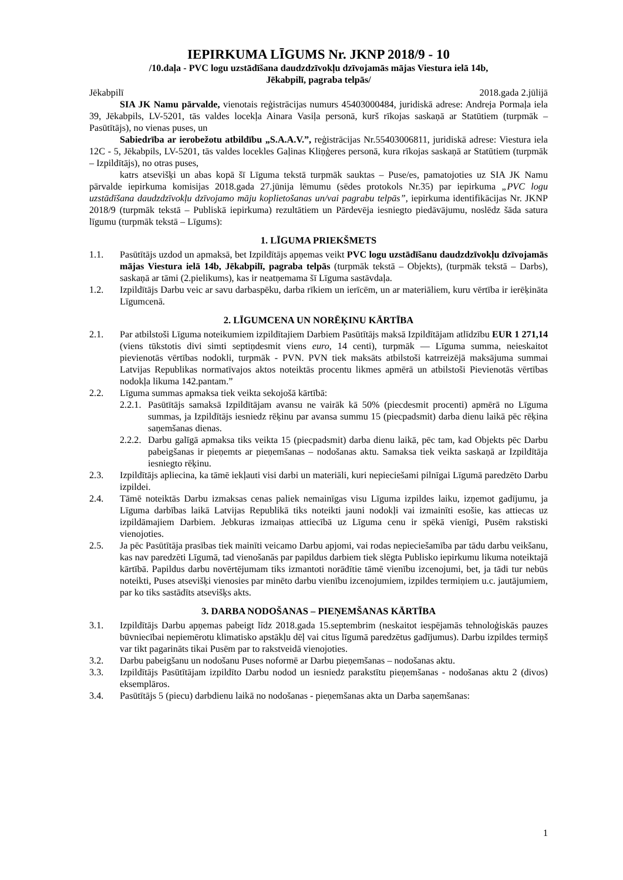IEPIRKUMA LĪGUMS Nr. JKNP 2018/9 - 10
/10.daļa - PVC logu uzstādīšana daudzdzīvokļu dzīvojamās mājas Viestura ielā 14b,
Jēkabpilī, pagraba telpās/
Jēkabpilī 2018.gada 2.jūlijā
SIA JK Namu pārvalde, vienotais reģistrācijas numurs 45403000484, juridiskā adrese: Andreja Pormaļa iela 39, Jēkabpils, LV-5201, tās valdes locekļa Ainara Vasiļa personā, kurš rīkojas saskaņā ar Statūtiem (turpmāk – Pasūtītājs), no vienas puses, un
Sabiedrība ar ierobežotu atbildību „S.A.A.V.”, reģistrācijas Nr.55403006811, juridiskā adrese: Viestura iela 12C - 5, Jēkabpils, LV-5201, tās valdes locekles Gaļinas Kliņģeres personā, kura rīkojas saskaņā ar Statūtiem (turpmāk – Izpildītājs), no otras puses,
katrs atsevišķi un abas kopā šī Līguma tekstā turpmāk sauktas – Puse/es, pamatojoties uz SIA JK Namu pārvalde iepirkuma komisijas 2018.gada 27.jūnija lēmumu (sēdes protokols Nr.35) par iepirkuma „PVC logu uzstādīšana daudzdzīvokļu dzīvojamo māju koplietošanas un/vai pagrabu telpās”, iepirkuma identifikācijas Nr. JKNP 2018/9 (turpmāk tekstā – Publiskā iepirkuma) rezultātiem un Pārdevēja iesniegto piedāvājumu, noslēdz šāda satura līgumu (turpmāk tekstā – Līgums):
1. LĪGUMA PRIEKŠMETS
1.1. Pasūtītājs uzdod un apmaksā, bet Izpildītājs apņemas veikt PVC logu uzstādīšanu daudzdzīvokļu dzīvojamās mājas Viestura ielā 14b, Jēkabpilī, pagraba telpās (turpmāk tekstā – Objekts), (turpmāk tekstā – Darbs), saskaņā ar tāmi (2.pielikums), kas ir neatņemama šī Līguma sastāvdaļa.
1.2. Izpildītājs Darbu veic ar savu darbaspēku, darba rīkiem un ierīcēm, un ar materiāliem, kuru vērtība ir ierēķināta Līgumcenā.
2. LĪGUMCENA UN NORĒĶINU KĀRTĪBA
2.1. Par atbilstoši Līguma noteikumiem izpildītajiem Darbiem Pasūtītājs maksā Izpildītājam atlīdzību EUR 1 271,14 (viens tūkstotis divi simti septiņdesmit viens euro, 14 centi), turpmāk — Līguma summa, neieskaitot pievienotās vērtības nodokli, turpmāk - PVN. PVN tiek maksāts atbilstoši katrreizējā maksājuma summai Latvijas Republikas normatīvajos aktos noteiktās procentu likmes apmērā un atbilstoši Pievienotās vērtības nodokļa likuma 142.pantam.”
2.2. Līguma summas apmaksa tiek veikta sekojošā kārtībā:
2.2.1. Pasūtītājs samaksā Izpildītājam avansu ne vairāk kā 50% (piecdesmit procenti) apmērā no Līguma summas, ja Izpildītājs iesniedz rēķinu par avansa summu 15 (piecpadsmit) darba dienu laikā pēc rēķina saņemšanas dienas.
2.2.2. Darbu galīgā apmaksa tiks veikta 15 (piecpadsmit) darba dienu laikā, pēc tam, kad Objekts pēc Darbu pabeigšanas ir pieņemts ar pieņemšanas – nodošanas aktu. Samaksa tiek veikta saskaņā ar Izpildītāja iesniegto rēķinu.
2.3. Izpildītājs apliecina, ka tāmē iekļauti visi darbi un materiāli, kuri nepieciešami pilnīgai Līgumā paredzēto Darbu izpildei.
2.4. Tāmē noteiktās Darbu izmaksas cenas paliek nemainīgas visu Līguma izpildes laiku, izņemot gadījumu, ja Līguma darbības laikā Latvijas Republikā tiks noteikti jauni nodokļi vai izmainīti esošie, kas attiecas uz izpildāmajiem Darbiem. Jebkuras izmaiņas attiecībā uz Līguma cenu ir spēkā vienīgi, Pusēm rakstiski vienojoties.
2.5. Ja pēc Pasūtītāja prasības tiek mainīti veicamo Darbu apjomi, vai rodas nepieciešamība par tādu darbu veikšanu, kas nav paredzēti Līgumā, tad vienošanās par papildus darbiem tiek slēgta Publisko iepirkumu likuma noteiktajā kārtībā. Papildus darbu novērtējumam tiks izmantoti norādītie tāmē vienību izcenojumi, bet, ja tādi tur nebūs noteikti, Puses atsevišķi vienosies par minēto darbu vienību izcenojumiem, izpildes termiņiem u.c. jautājumiem, par ko tiks sastādīts atsevišķs akts.
3. DARBA NODOŠANAS – PIEŅEMŠANAS KĀRTĪBA
3.1. Izpildītājs Darbu apņemas pabeigt līdz 2018.gada 15.septembrim (neskaitot iespējamās tehnoloģiskās pauzes būvniecībai nepiemērotu klimatisko apstākļu dēļ vai citus līgumā paredzētus gadījumus). Darbu izpildes termiņš var tikt pagarināts tikai Pusēm par to rakstveidā vienojoties.
3.2. Darbu pabeigšanu un nodošanu Puses noformē ar Darbu pieņemšanas – nodošanas aktu.
3.3. Izpildītājs Pasūtītājam izpildīto Darbu nodod un iesniedz parakstītu pieņemšanas - nodošanas aktu 2 (divos) eksemplāros.
3.4. Pasūtītājs 5 (piecu) darbdienu laikā no nodošanas - pieņemšanas akta un Darba saņemšanas:
1